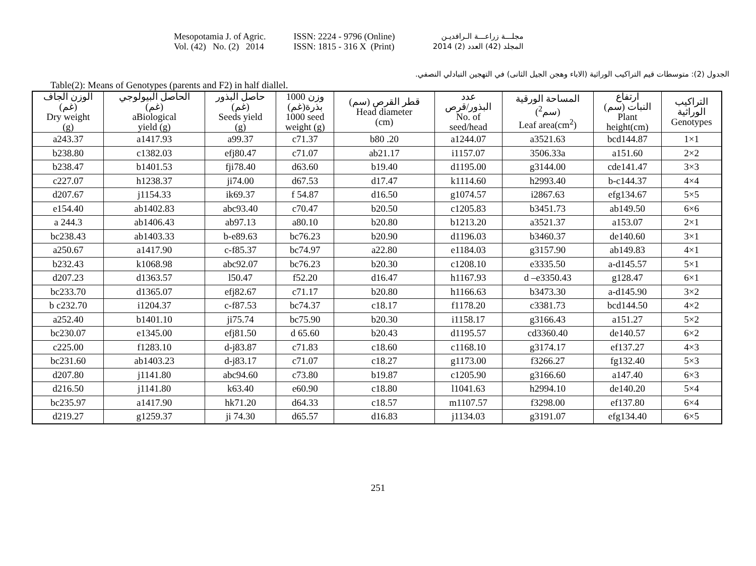Mesopotamia J. of Agric.
Vol. (42) No. (2) 2014
ISSN: 2224 - 9796 (Online)
ISSN: 1815 - 316 X (Print)
مجلـــة زراعـــة الـرافديـن
المجلد (42) العدد (2) 2014
الجدول (2): متوسطات قيم التراكيب الوراثية (الاباء وهجن الجيل الثانى) في التهجين التبادلي النصفي.
Table(2): Means of Genotypes (parents and F2) in half diallel.
| الوزن الجاف (غم) Dry weight (g) | الحاصل البيولوجي (غم) aBiological yield (g) | حاصل البذور (غم) Seeds yield (g) | وزن 1000 بذرة(غم) 1000 seed weight (g) | قطر القرص (سم) Head diameter (cm) | عدد البذور/قرص No. of seed/head | المساحة الورقية (سم<sup>2</sup>) Leaf area(cm<sup>2</sup>) | ارتفاع النبات (سم) Plant height(cm) | التراكيب الوراثية Genotypes |
| --- | --- | --- | --- | --- | --- | --- | --- | --- |
| a243.37 | a1417.93 | a99.37 | c71.37 | b80 .20 | a1244.07 | a3521.63 | bcd144.87 | 1×1 |
| b238.80 | c1382.03 | efj80.47 | c71.07 | ab21.17 | i1157.07 | 3506.33a | a151.60 | 2×2 |
| b238.47 | b1401.53 | fji78.40 | d63.60 | b19.40 | d1195.00 | g3144.00 | cde141.47 | 3×3 |
| c227.07 | h1238.37 | ji74.00 | d67.53 | d17.47 | k1114.60 | h2993.40 | b-c144.37 | 4×4 |
| d207.67 | j1154.33 | ik69.37 | f 54.87 | d16.50 | g1074.57 | i2867.63 | efg134.67 | 5×5 |
| e154.40 | ab1402.83 | abc93.40 | c70.47 | b20.50 | c1205.83 | b3451.73 | ab149.50 | 6×6 |
| a 244.3 | ab1406.43 | ab97.13 | a80.10 | b20.80 | b1213.20 | a3521.37 | a153.07 | 2×1 |
| bc238.43 | ab1403.33 | b-e89.63 | bc76.23 | b20.90 | d1196.03 | b3460.37 | de140.60 | 3×1 |
| a250.67 | a1417.90 | c-f85.37 | bc74.97 | a22.80 | e1184.03 | g3157.90 | ab149.83 | 4×1 |
| b232.43 | k1068.98 | abc92.07 | bc76.23 | b20.30 | c1208.10 | e3335.50 | a-d145.57 | 5×1 |
| d207.23 | d1363.57 | l50.47 | f52.20 | d16.47 | h1167.93 | d –e3350.43 | g128.47 | 6×1 |
| bc233.70 | d1365.07 | efj82.67 | c71.17 | b20.80 | h1166.63 | b3473.30 | a-d145.90 | 3×2 |
| b c232.70 | i1204.37 | c-f87.53 | bc74.37 | c18.17 | f1178.20 | c3381.73 | bcd144.50 | 4×2 |
| a252.40 | b1401.10 | ji75.74 | bc75.90 | b20.30 | i1158.17 | g3166.43 | a151.27 | 5×2 |
| bc230.07 | e1345.00 | efj81.50 | d 65.60 | b20.43 | d1195.57 | cd3360.40 | de140.57 | 6×2 |
| c225.00 | f1283.10 | d-j83.87 | c71.83 | c18.60 | c1168.10 | g3174.17 | ef137.27 | 4×3 |
| bc231.60 | ab1403.23 | d-j83.17 | c71.07 | c18.27 | g1173.00 | f3266.27 | fg132.40 | 5×3 |
| d207.80 | j1141.80 | abc94.60 | c73.80 | b19.87 | c1205.90 | g3166.60 | a147.40 | 6×3 |
| d216.50 | j1141.80 | k63.40 | e60.90 | c18.80 | l1041.63 | h2994.10 | de140.20 | 5×4 |
| bc235.97 | a1417.90 | hk71.20 | d64.33 | c18.57 | m1107.57 | f3298.00 | ef137.80 | 6×4 |
| d219.27 | g1259.37 | ji 74.30 | d65.57 | d16.83 | j1134.03 | g3191.07 | efg134.40 | 6×5 |
251